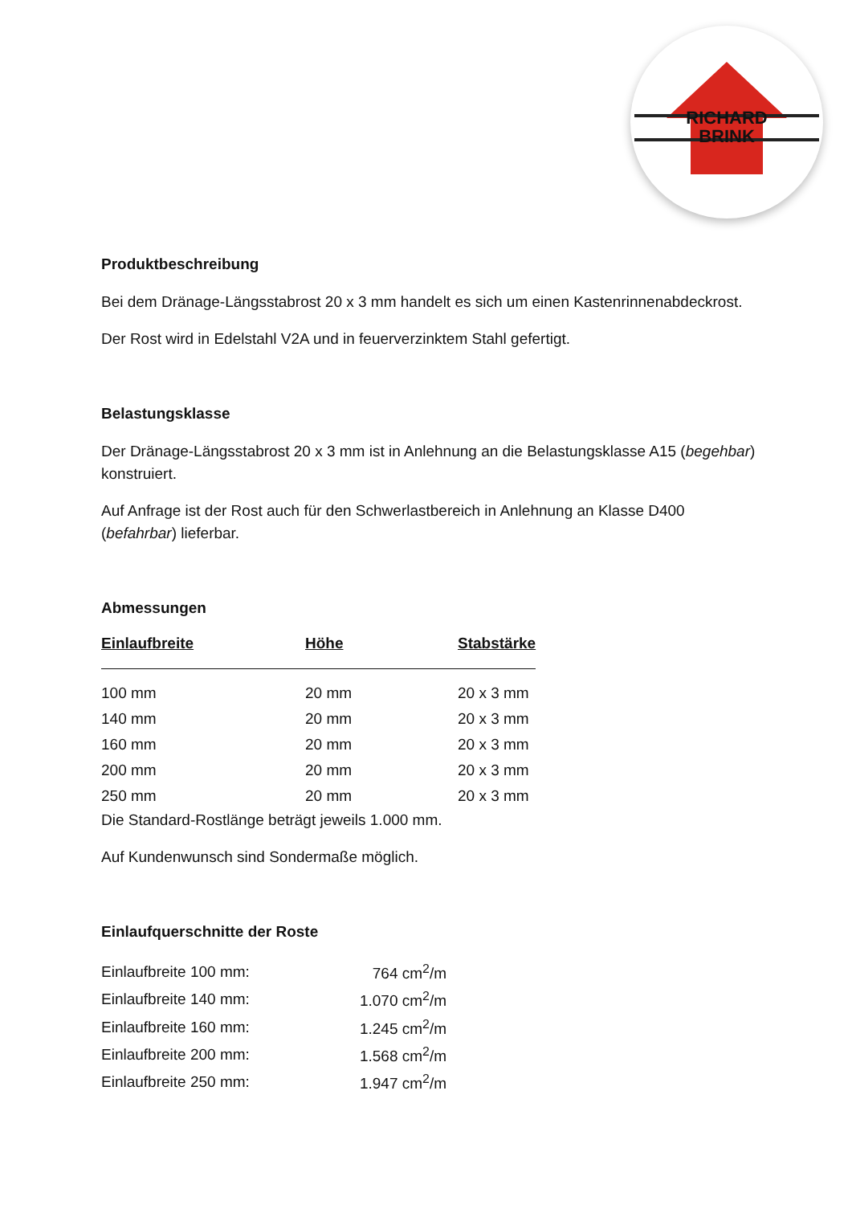RICHARD
BRINK
Produktbeschreibung
Bei dem Dränage-Längsstabrost 20 x 3 mm handelt es sich um einen Kastenrinnenabdeckrost.
Der Rost wird in Edelstahl V2A und in feuerverzinktem Stahl gefertigt.
Belastungsklasse
Der Dränage-Längsstabrost 20 x 3 mm ist in Anlehnung an die Belastungsklasse A15 (begehbar) konstruiert.
Auf Anfrage ist der Rost auch für den Schwerlastbereich in Anlehnung an Klasse D400 (befahrbar) lieferbar.
Abmessungen
| Einlaufbreite | Höhe | Stabstärke |
| --- | --- | --- |
| 100 mm | 20 mm | 20 x 3 mm |
| 140 mm | 20 mm | 20 x 3 mm |
| 160 mm | 20 mm | 20 x 3 mm |
| 200 mm | 20 mm | 20 x 3 mm |
| 250 mm | 20 mm | 20 x 3 mm |
Die Standard-Rostlänge beträgt jeweils 1.000 mm.
Auf Kundenwunsch sind Sondermaße möglich.
Einlaufquerschnitte der Roste
| Einlaufbreite 100 mm: | 764 cm<sup>2</sup>/m |
| Einlaufbreite 140 mm: | 1.070 cm<sup>2</sup>/m |
| Einlaufbreite 160 mm: | 1.245 cm<sup>2</sup>/m |
| Einlaufbreite 200 mm: | 1.568 cm<sup>2</sup>/m |
| Einlaufbreite 250 mm: | 1.947 cm<sup>2</sup>/m |